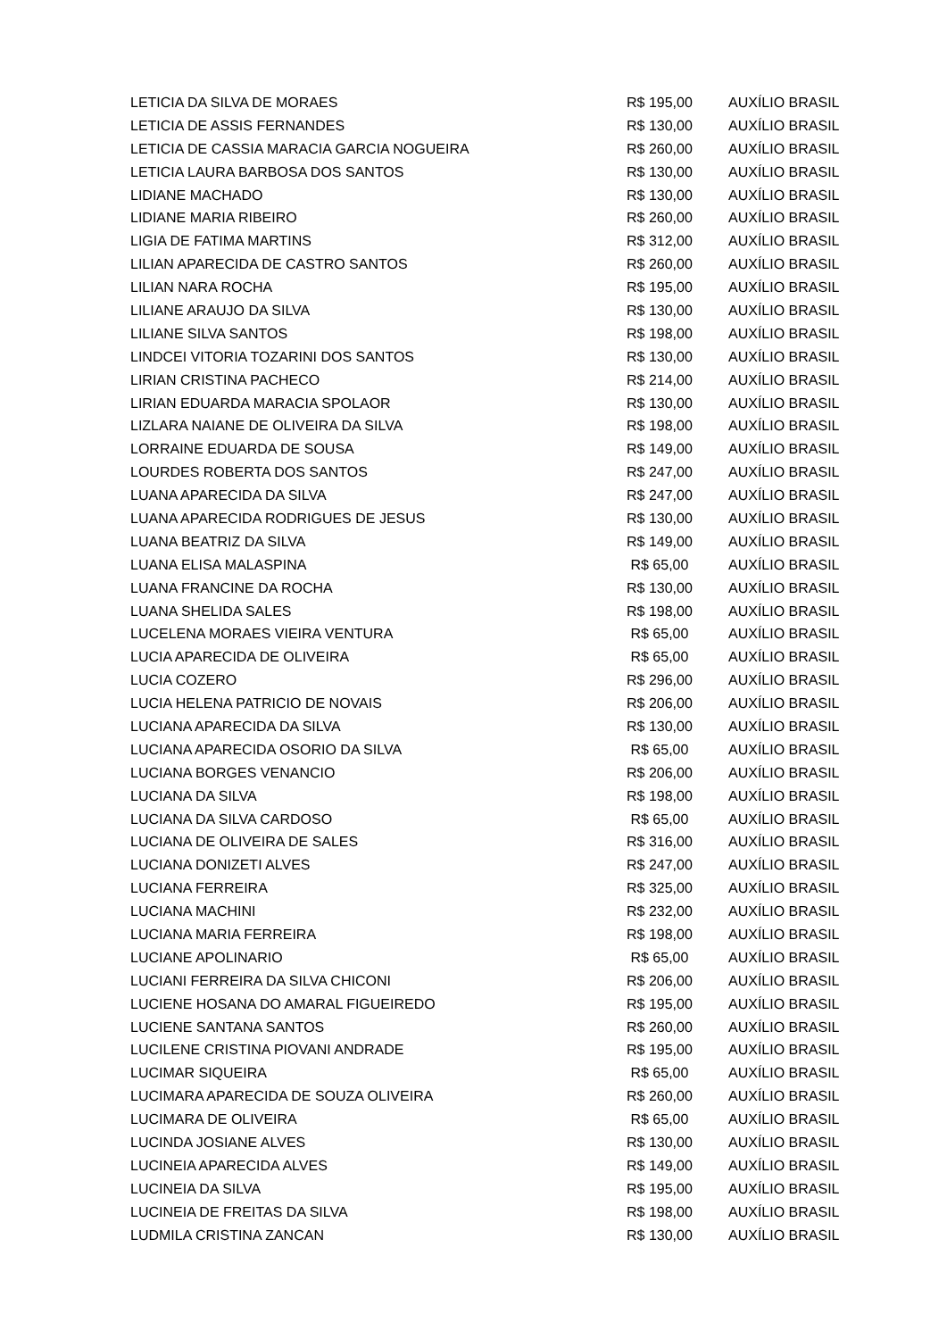| LETICIA DA SILVA DE MORAES | R$ 195,00 | AUXÍLIO BRASIL |
| LETICIA DE ASSIS FERNANDES | R$ 130,00 | AUXÍLIO BRASIL |
| LETICIA DE CASSIA MARACIA GARCIA NOGUEIRA | R$ 260,00 | AUXÍLIO BRASIL |
| LETICIA LAURA BARBOSA DOS SANTOS | R$ 130,00 | AUXÍLIO BRASIL |
| LIDIANE MACHADO | R$ 130,00 | AUXÍLIO BRASIL |
| LIDIANE MARIA RIBEIRO | R$ 260,00 | AUXÍLIO BRASIL |
| LIGIA DE FATIMA MARTINS | R$ 312,00 | AUXÍLIO BRASIL |
| LILIAN APARECIDA DE CASTRO SANTOS | R$ 260,00 | AUXÍLIO BRASIL |
| LILIAN NARA ROCHA | R$ 195,00 | AUXÍLIO BRASIL |
| LILIANE ARAUJO DA SILVA | R$ 130,00 | AUXÍLIO BRASIL |
| LILIANE SILVA SANTOS | R$ 198,00 | AUXÍLIO BRASIL |
| LINDCEI VITORIA TOZARINI DOS SANTOS | R$ 130,00 | AUXÍLIO BRASIL |
| LIRIAN CRISTINA PACHECO | R$ 214,00 | AUXÍLIO BRASIL |
| LIRIAN EDUARDA MARACIA SPOLAOR | R$ 130,00 | AUXÍLIO BRASIL |
| LIZLARA NAIANE DE OLIVEIRA DA SILVA | R$ 198,00 | AUXÍLIO BRASIL |
| LORRAINE EDUARDA DE SOUSA | R$ 149,00 | AUXÍLIO BRASIL |
| LOURDES ROBERTA DOS SANTOS | R$ 247,00 | AUXÍLIO BRASIL |
| LUANA APARECIDA DA SILVA | R$ 247,00 | AUXÍLIO BRASIL |
| LUANA APARECIDA RODRIGUES DE JESUS | R$ 130,00 | AUXÍLIO BRASIL |
| LUANA BEATRIZ DA SILVA | R$ 149,00 | AUXÍLIO BRASIL |
| LUANA ELISA MALASPINA | R$ 65,00 | AUXÍLIO BRASIL |
| LUANA FRANCINE DA ROCHA | R$ 130,00 | AUXÍLIO BRASIL |
| LUANA SHELIDA SALES | R$ 198,00 | AUXÍLIO BRASIL |
| LUCELENA MORAES VIEIRA VENTURA | R$ 65,00 | AUXÍLIO BRASIL |
| LUCIA APARECIDA DE OLIVEIRA | R$ 65,00 | AUXÍLIO BRASIL |
| LUCIA COZERO | R$ 296,00 | AUXÍLIO BRASIL |
| LUCIA HELENA PATRICIO DE NOVAIS | R$ 206,00 | AUXÍLIO BRASIL |
| LUCIANA APARECIDA DA SILVA | R$ 130,00 | AUXÍLIO BRASIL |
| LUCIANA APARECIDA OSORIO DA SILVA | R$ 65,00 | AUXÍLIO BRASIL |
| LUCIANA BORGES VENANCIO | R$ 206,00 | AUXÍLIO BRASIL |
| LUCIANA DA SILVA | R$ 198,00 | AUXÍLIO BRASIL |
| LUCIANA DA SILVA CARDOSO | R$ 65,00 | AUXÍLIO BRASIL |
| LUCIANA DE OLIVEIRA DE SALES | R$ 316,00 | AUXÍLIO BRASIL |
| LUCIANA DONIZETI ALVES | R$ 247,00 | AUXÍLIO BRASIL |
| LUCIANA FERREIRA | R$ 325,00 | AUXÍLIO BRASIL |
| LUCIANA MACHINI | R$ 232,00 | AUXÍLIO BRASIL |
| LUCIANA MARIA FERREIRA | R$ 198,00 | AUXÍLIO BRASIL |
| LUCIANE APOLINARIO | R$ 65,00 | AUXÍLIO BRASIL |
| LUCIANI FERREIRA DA SILVA CHICONI | R$ 206,00 | AUXÍLIO BRASIL |
| LUCIENE HOSANA DO AMARAL FIGUEIREDO | R$ 195,00 | AUXÍLIO BRASIL |
| LUCIENE SANTANA SANTOS | R$ 260,00 | AUXÍLIO BRASIL |
| LUCILENE CRISTINA PIOVANI ANDRADE | R$ 195,00 | AUXÍLIO BRASIL |
| LUCIMAR SIQUEIRA | R$ 65,00 | AUXÍLIO BRASIL |
| LUCIMARA APARECIDA DE SOUZA OLIVEIRA | R$ 260,00 | AUXÍLIO BRASIL |
| LUCIMARA DE OLIVEIRA | R$ 65,00 | AUXÍLIO BRASIL |
| LUCINDA JOSIANE ALVES | R$ 130,00 | AUXÍLIO BRASIL |
| LUCINEIA APARECIDA ALVES | R$ 149,00 | AUXÍLIO BRASIL |
| LUCINEIA DA SILVA | R$ 195,00 | AUXÍLIO BRASIL |
| LUCINEIA DE FREITAS DA SILVA | R$ 198,00 | AUXÍLIO BRASIL |
| LUDMILA CRISTINA ZANCAN | R$ 130,00 | AUXÍLIO BRASIL |